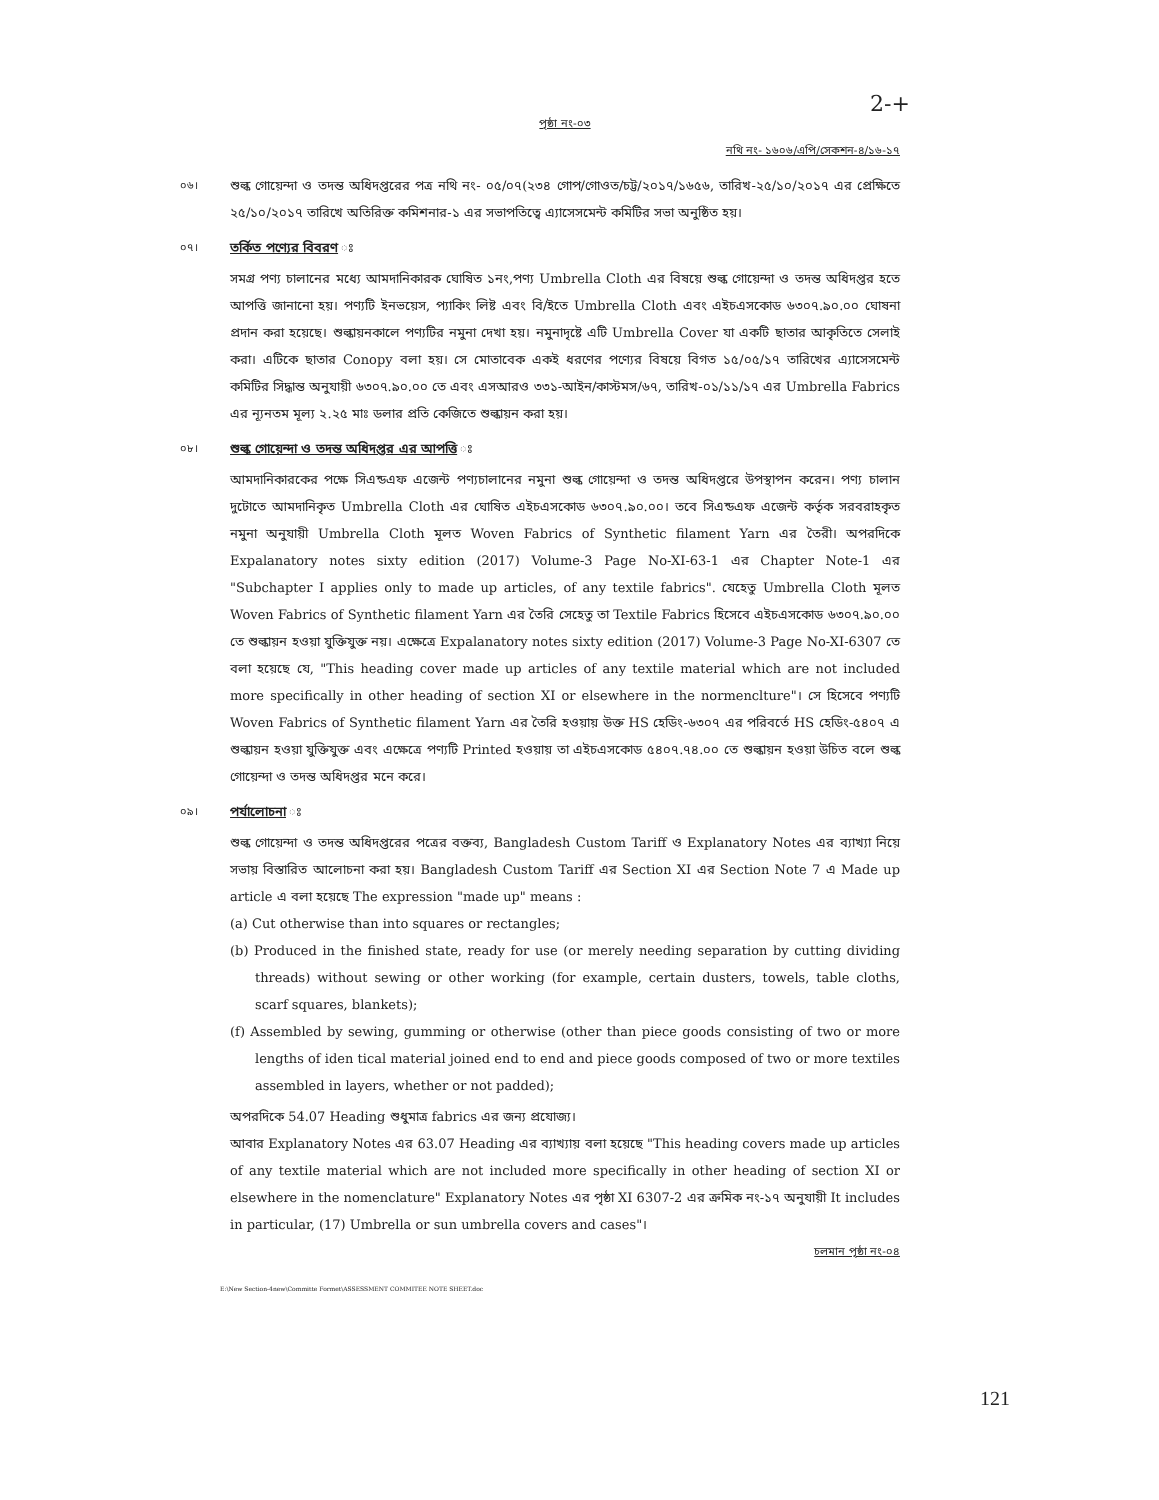2-+
পৃষ্ঠা নং-০৩
নথি নং- ১৬০৬/এপি/সেকশন-৪/১৬-১৭
০৬।
শুল্ক গোয়েন্দা ও তদন্ত অধিদপ্তরের পত্র নথি নং- ০৫/০৭(২৩৪ গোপ/গোওত/চট্ট/২০১৭/১৬৫৬, তারিখ-২৫/১০/২০১৭ এর প্রেক্ষিতে ২৫/১০/২০১৭ তারিখে অতিরিক্ত কমিশনার-১ এর সভাপতিত্বে এ্যাসেসমেন্ট কমিটির সভা অনুষ্ঠিত হয়।
০৭।
তর্কিত পণ্যের বিবরণ ঃ
সমগ্র পণ্য চালানের মধ্যে আমদানিকারক ঘোষিত ১নং,পণ্য Umbrella Cloth এর বিষয়ে শুল্ক গোয়েন্দা ও তদন্ত অধিদপ্তর হতে আপত্তি জানানো হয়। পণ্যটি ইনভয়েস, প্যাকিং লিষ্ট এবং বি/ইতে Umbrella Cloth এবং এইচএসকোড ৬৩০৭.৯০.০০ ঘোষনা প্রদান করা হয়েছে। শুল্কায়নকালে পণ্যটির নমুনা দেখা হয়। নমুনাদৃষ্টে এটি Umbrella Cover যা একটি ছাতার আকৃতিতে সেলাই করা। এটিকে ছাতার Conopy বলা হয়। সে মোতাবেক একই ধরণের পণ্যের বিষয়ে বিগত ১৫/০৫/১৭ তারিখের এ্যাসেসমেন্ট কমিটির সিদ্ধান্ত অনুযায়ী ৬৩০৭.৯০.০০ তে এবং এসআরও ৩৩১-আইন/কাস্টমস/৬৭, তারিখ-০১/১১/১৭ এর Umbrella Fabrics এর ন্যূনতম মূল্য ২.২৫ মাঃ ডলার প্রতি কেজিতে শুল্কায়ন করা হয়।
০৮।
শুল্ক গোয়েন্দা ও তদন্ত অধিদপ্তর এর আপত্তি ঃ
আমদানিকারকের পক্ষে সিএন্ডএফ এজেন্ট পণ্যচালানের নমুনা শুল্ক গোয়েন্দা ও তদন্ত অধিদপ্তরে উপস্থাপন করেন। পণ্য চালান দুটোতে আমদানিকৃত Umbrella Cloth এর ঘোষিত এইচএসকোড ৬৩০৭.৯০.০০। তবে সিএন্ডএফ এজেন্ট কর্তৃক সরবরাহকৃত নমুনা অনুযায়ী Umbrella Cloth মূলত Woven Fabrics of Synthetic filament Yarn এর তৈরী। অপরদিকে Expalanatory notes sixty edition (2017) Volume-3 Page No-XI-63-1 এর Chapter Note-1 এর "Subchapter I applies only to made up articles, of any textile fabrics". যেহেতু Umbrella Cloth মূলত Woven Fabrics of Synthetic filament Yarn এর তৈরি সেহেতু তা Textile Fabrics হিসেবে এইচএসকোড ৬৩০৭.৯০.০০ তে শুল্কায়ন হওয়া যুক্তিযুক্ত নয়। এক্ষেত্রে Expalanatory notes sixty edition (2017) Volume-3 Page No-XI-6307 তে বলা হয়েছে যে, "This heading cover made up articles of any textile material which are not included more specifically in other heading of section XI or elsewhere in the normenclture"। সে হিসেবে পণ্যটি Woven Fabrics of Synthetic filament Yarn এর তৈরি হওয়ায় উক্ত HS হেডিং-৬৩০৭ এর পরিবর্তে HS হেডিং-৫৪০৭ এ শুল্কায়ন হওয়া যুক্তিযুক্ত এবং এক্ষেত্রে পণ্যটি Printed হওয়ায় তা এইচএসকোড ৫৪০৭.৭৪.০০ তে শুল্কায়ন হওয়া উচিত বলে শুল্ক গোয়েন্দা ও তদন্ত অধিদপ্তর মনে করে।
০৯।
পর্যালোচনা ঃ
শুল্ক গোয়েন্দা ও তদন্ত অধিদপ্তরের পত্রের বক্তব্য, Bangladesh Custom Tariff ও Explanatory Notes এর ব্যাখ্যা নিয়ে সভায় বিস্তারিত আলোচনা করা হয়। Bangladesh Custom Tariff এর Section XI এর Section Note 7 এ Made up article এ বলা হয়েছে The expression "made up" means :
(a) Cut otherwise than into squares or rectangles;
(b) Produced in the finished state, ready for use (or merely needing separation by cutting dividing threads) without sewing or other working (for example, certain dusters, towels, table cloths, scarf squares, blankets);
(f) Assembled by sewing, gumming or otherwise (other than piece goods consisting of two or more lengths of iden tical material joined end to end and piece goods composed of two or more textiles assembled in layers, whether or not padded);
অপরদিকে 54.07 Heading শুধুমাত্র fabrics এর জন্য প্রযোজ্য।
আবার Explanatory Notes এর 63.07 Heading এর ব্যাখ্যায় বলা হয়েছে "This heading covers made up articles of any textile material which are not included more specifically in other heading of section XI or elsewhere in the nomenclature" Explanatory Notes এর পৃষ্ঠা XI 6307-2 এর ক্রমিক নং-১৭ অনুযায়ী It includes in particular, (17) Umbrella or sun umbrella covers and cases"।
চলমান পৃষ্ঠা নং-০৪
E:\New Section-4new\Committe Formet\ASSESSMENT COMMITEE NOTE SHEET.doc
121